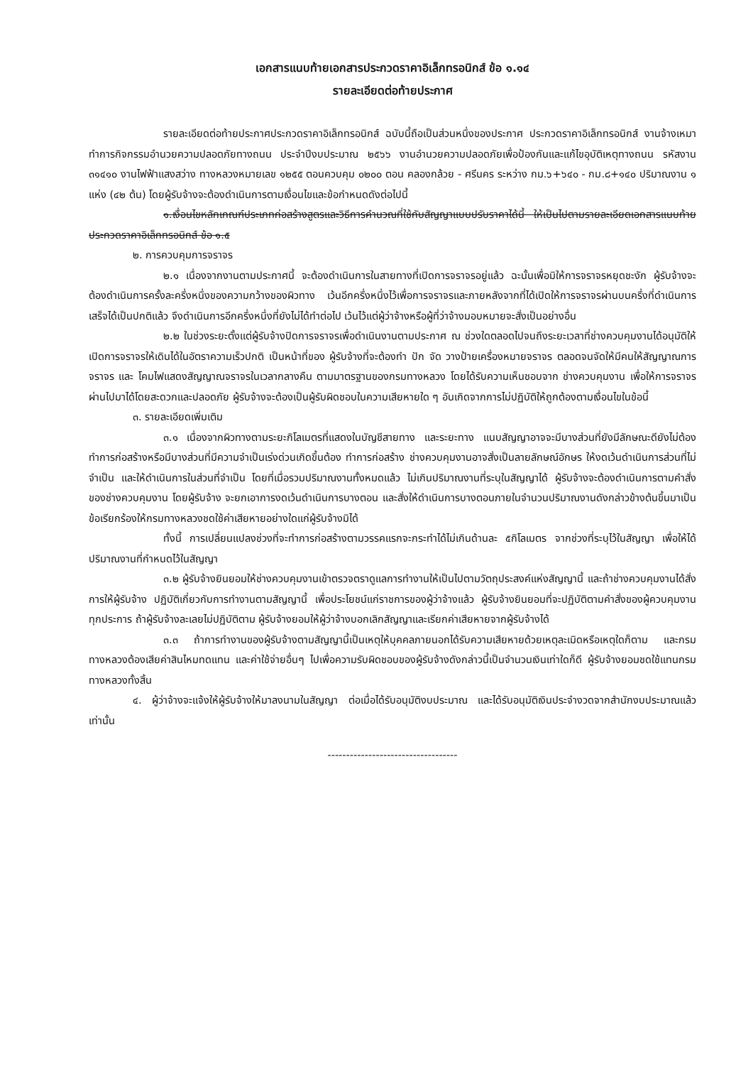เอกสารแนบท้ายเอกสารประกวดราคาอิเล็กทรอนิกส์ ข้อ ๑.๑๔
รายละเอียดต่อท้ายประกาศ
รายละเอียดต่อท้ายประกาศประกวดราคาอิเล็กทรอนิกส์ ฉบับนี้ถือเป็นส่วนหนึ่งของประกาศ ประกวดราคาอิเล็กทรอนิกส์ งานจ้างเหมาทำการกิจกรรมอำนวยความปลอดภัยทางถนน ประจำปีงบประมาณ ๒๕๖๖ งานอำนวยความปลอดภัยเพื่อป้องกันและแก้ไขอุบัติเหตุทางถนน รหัสงาน ๓๑๔๑๐ งานไฟฟ้าแสงสว่าง ทางหลวงหมายเลข ๑๒๕๕ ตอนควบคุม ๐๒๐๐ ตอน คลองกล้วย - ศรีนคร ระหว่าง กม.๖+๖๔๐ - กม.๘+๑๔๐ ปริมาณงาน ๑ แห่ง (๔๒ ต้น) โดยผู้รับจ้างจะต้องดำเนินการตามเงื่อนไขและข้อกำหนดดังต่อไปนี้
๑.เงื่อนไขหลักเกณฑ์ประเภทก่อสร้างสูตรและวิธีการคำนวณที่ใช้กับสัญญาแบบปรับราคาได้นี้ ให้เป็นไปตามรายละเอียดเอกสารแนบท้ายประกวดราคาอิเล็กทรอนิกส์ ข้อ ๑.๕
๒. การควบคุมการจราจร
๒.๑ เนื่องจากงานตามประกาศนี้ จะต้องดำเนินการในสายทางที่เปิดการจราจรอยู่แล้ว ฉะนั้นเพื่อมิให้การจราจรหยุดชะงัก ผู้รับจ้างจะต้องดำเนินการครั้งละครึ่งหนึ่งของความกว้างของผิวทาง เว้นอีกครึ่งหนึ่งไว้เพื่อการจราจรและภายหลังจากที่ได้เปิดให้การจราจรผ่านบนครึ่งที่ดำเนินการเสร็จได้เป็นปกติแล้ว จึงดำเนินการอีกครึ่งหนึ่งที่ยังไม่ได้ทำต่อไป เว้นไว้แต่ผู้ว่าจ้างหรือผู้ที่ว่าจ้างมอบหมายจะสั่งเป็นอย่างอื่น
๒.๒ ในช่วงระยะตั้งแต่ผู้รับจ้างปิดการจราจรเพื่อดำเนินงานตามประกาศ ณ ช่วงใดตลอดไปจนถึงระยะเวลาที่ช่างควบคุมงานได้อนุมัติให้เปิดการจราจรให้เดินได้ในอัตราความเร็วปกติ เป็นหน้าที่ของ ผู้รับจ้างที่จะต้องทำ ปัก จัด วางป้ายเครื่องหมายจราจร ตลอดจนจัดให้มีคนให้สัญญาณการจราจร และ โคมไฟแสดงสัญญาณจราจรในเวลากลางคืน ตามมาตรฐานของกรมทางหลวง โดยได้รับความเห็นชอบจาก ช่างควบคุมงาน เพื่อให้การจราจรผ่านไปมาได้โดยสะดวกและปลอดภัย ผู้รับจ้างจะต้องเป็นผู้รับผิดชอบในความเสียหายใด ๆ อันเกิดจากการไม่ปฏิบัติให้ถูกต้องตามเงื่อนไขในข้อนี้
๓. รายละเอียดเพิ่มเติม
๓.๑ เนื่องจากผิวทางตามระยะกิโลเมตรที่แสดงในบัญชีสายทาง และระยะทาง แนบสัญญาอาจจะมีบางส่วนที่ยังมีลักษณะดียังไม่ต้องทำการก่อสร้างหรือมีบางส่วนที่มีความจำเป็นเร่งด่วนเกิดขึ้นต้อง ทำการก่อสร้าง ช่างควบคุมงานอาจสั่งเป็นลายลักษณ์อักษร ให้งดเว้นดำเนินการส่วนที่ไม่จำเป็น และให้ดำเนินการในส่วนที่จำเป็น โดยที่เมื่อรวมปริมาณงานทั้งหมดแล้ว ไม่เกินปริมาณงานที่ระบุในสัญญาได้ ผู้รับจ้างจะต้องดำเนินการตามคำสั่งของช่างควบคุมงาน โดยผู้รับจ้าง จะยกเอาการงดเว้นดำเนินการบางตอน และสั่งให้ดำเนินการบางตอนภายในจำนวนปริมาณงานดังกล่าวข้างต้นขึ้นมาเป็นข้อเรียกร้องให้กรมทางหลวงชดใช้ค่าเสียหายอย่างใดแก่ผู้รับจ้างมิได้
ทั้งนี้ การเปลี่ยนแปลงช่วงที่จะทำการก่อสร้างตามวรรคแรกจะกระทำได้ไม่เกินด้านละ ๕กิโลเมตร จากช่วงที่ระบุไว้ในสัญญา เพื่อให้ได้ปริมาณงานที่กำหนดไว้ในสัญญา
๓.๒ ผู้รับจ้างยินยอมให้ช่างควบคุมงานเข้าตรวจตราดูแลการทำงานให้เป็นไปตามวัตถุประสงค์แห่งสัญญานี้ และถ้าช่างควบคุมงานได้สั่งการให้ผู้รับจ้าง ปฏิบัติเกี่ยวกับการทำงานตามสัญญานี้ เพื่อประโยชน์แก่ราชการของผู้ว่าจ้างแล้ว ผู้รับจ้างยินยอมที่จะปฏิบัติตามคำสั่งของผู้ควบคุมงานทุกประการ ถ้าผู้รับจ้างละเลยไม่ปฏิบัติตาม ผู้รับจ้างยอมให้ผู้ว่าจ้างบอกเลิกสัญญาและเรียกค่าเสียหายจากผู้รับจ้างได้
๓.๓ ถ้าการทำงานของผู้รับจ้างตามสัญญานี้เป็นเหตุให้บุคคลภายนอกได้รับความเสียหายด้วยเหตุละเมิดหรือเหตุใดก็ตาม และกรมทางหลวงต้องเสียค่าสินไหมทดแทน และค่าใช้จ่ายอื่นๆ ไปเพื่อความรับผิดชอบของผู้รับจ้างดังกล่าวนี้เป็นจำนวนเงินเท่าใดก็ดี ผู้รับจ้างยอมชดใช้แทนกรมทางหลวงทั้งสิ้น
๔. ผู้ว่าจ้างจะแจ้งให้ผู้รับจ้างให้มาลงนามในสัญญา ต่อเมื่อได้รับอนุมัติงบประมาณ และได้รับอนุมัติเงินประจำงวดจากสำนักงบประมาณแล้วเท่านั้น
-----------------------------------